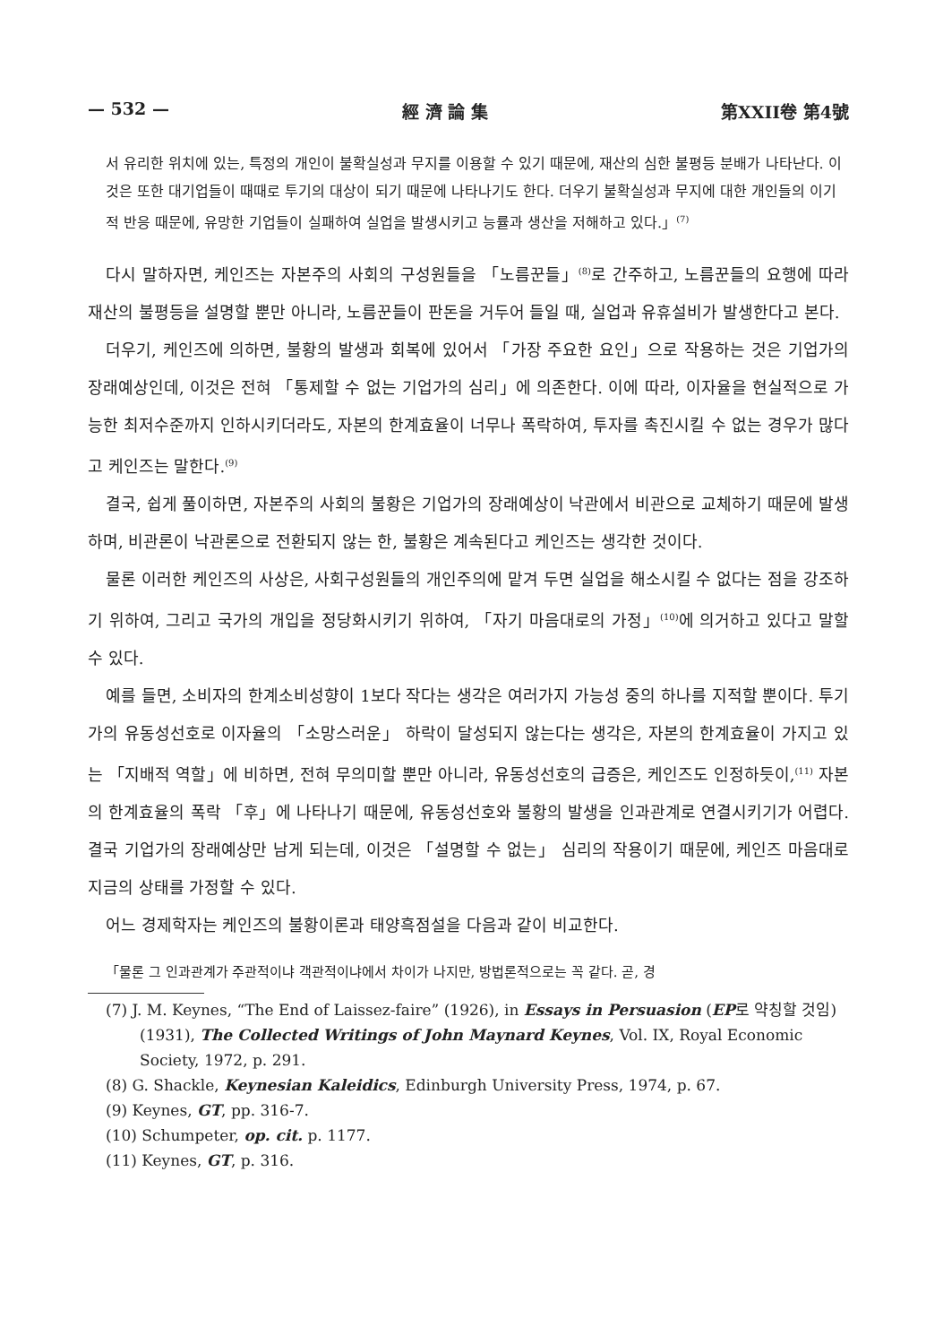— 532 — 經 濟 論 集 第XXII卷 第4號
서 유리한 위치에 있는, 특정의 개인이 불확실성과 무지를 이용할 수 있기 때문에, 재산의 심한 불평등 분배가 나타난다. 이것은 또한 대기업들이 때때로 투기의 대상이 되기 때문에 나타나기도 한다. 더우기 불확실성과 무지에 대한 개인들의 이기적 반응 때문에, 유망한 기업들이 실패하여 실업을 발생시키고 능률과 생산을 저해하고 있다.」<sup>(7)</sup>
다시 말하자면, 케인즈는 자본주의 사회의 구성원들을 「노름꾼들」<sup>(8)</sup>로 간주하고, 노름꾼들의 요행에 따라 재산의 불평등을 설명할 뿐만 아니라, 노름꾼들이 판돈을 거두어 들일 때, 실업과 유휴설비가 발생한다고 본다.
더우기, 케인즈에 의하면, 불황의 발생과 회복에 있어서 「가장 주요한 요인」으로 작용하는 것은 기업가의 장래예상인데, 이것은 전혀 「통제할 수 없는 기업가의 심리」에 의존한다. 이에 따라, 이자율을 현실적으로 가능한 최저수준까지 인하시키더라도, 자본의 한계효율이 너무나 폭락하여, 투자를 촉진시킬 수 없는 경우가 많다고 케인즈는 말한다.<sup>(9)</sup>
결국, 쉽게 풀이하면, 자본주의 사회의 불황은 기업가의 장래예상이 낙관에서 비관으로 교체하기 때문에 발생하며, 비관론이 낙관론으로 전환되지 않는 한, 불황은 계속된다고 케인즈는 생각한 것이다.
물론 이러한 케인즈의 사상은, 사회구성원들의 개인주의에 맡겨 두면 실업을 해소시킬 수 없다는 점을 강조하기 위하여, 그리고 국가의 개입을 정당화시키기 위하여, 「자기 마음대로의 가정」<sup>(10)</sup>에 의거하고 있다고 말할 수 있다.
예를 들면, 소비자의 한계소비성향이 1보다 작다는 생각은 여러가지 가능성 중의 하나를 지적할 뿐이다. 투기가의 유동성선호로 이자율의 「소망스러운」 하락이 달성되지 않는다는 생각은, 자본의 한계효율이 가지고 있는 「지배적 역할」에 비하면, 전혀 무의미할 뿐만 아니라, 유동성선호의 급증은, 케인즈도 인정하듯이,<sup>(11)</sup> 자본의 한계효율의 폭락 「후」에 나타나기 때문에, 유동성선호와 불황의 발생을 인과관계로 연결시키기가 어렵다. 결국 기업가의 장래예상만 남게 되는데, 이것은 「설명할 수 없는」 심리의 작용이기 때문에, 케인즈 마음대로 지금의 상태를 가정할 수 있다.
어느 경제학자는 케인즈의 불황이론과 태양흑점설을 다음과 같이 비교한다.
「물론 그 인과관계가 주관적이냐 객관적이냐에서 차이가 나지만, 방법론적으로는 꼭 같다. 곧, 경
(7) J. M. Keynes, “The End of Laissez-faire” (1926), in Essays in Persuasion (EP로 약칭할 것임) (1931), The Collected Writings of John Maynard Keynes, Vol. IX, Royal Economic Society, 1972, p. 291.
(8) G. Shackle, Keynesian Kaleidics, Edinburgh University Press, 1974, p. 67.
(9) Keynes, GT, pp. 316-7.
(10) Schumpeter, op. cit. p. 1177.
(11) Keynes, GT, p. 316.